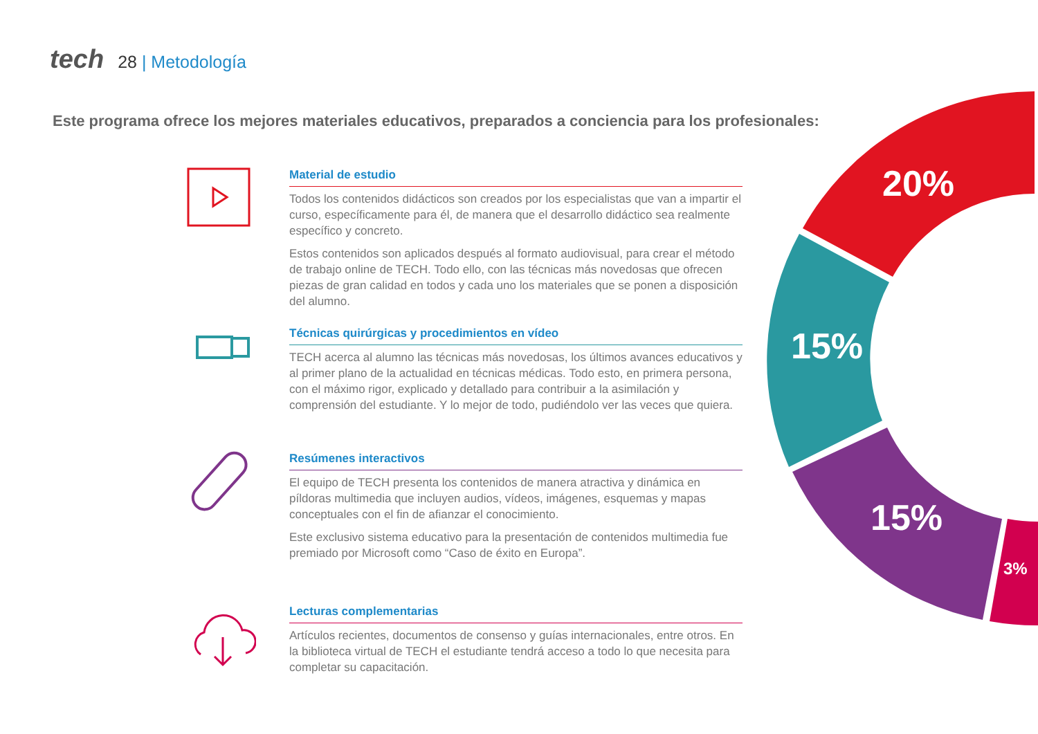tech 28 | Metodología
Este programa ofrece los mejores materiales educativos, preparados a conciencia para los profesionales:
20%
15%
15%
3%
Material de estudio
Todos los contenidos didácticos son creados por los especialistas que van a impartir el curso, específicamente para él, de manera que el desarrollo didáctico sea realmente específico y concreto.
Estos contenidos son aplicados después al formato audiovisual, para crear el método de trabajo online de TECH. Todo ello, con las técnicas más novedosas que ofrecen piezas de gran calidad en todos y cada uno los materiales que se ponen a disposición del alumno.
Técnicas quirúrgicas y procedimientos en vídeo
TECH acerca al alumno las técnicas más novedosas, los últimos avances educativos y al primer plano de la actualidad en técnicas médicas. Todo esto, en primera persona, con el máximo rigor, explicado y detallado para contribuir a la asimilación y comprensión del estudiante. Y lo mejor de todo, pudiéndolo ver las veces que quiera.
Resúmenes interactivos
El equipo de TECH presenta los contenidos de manera atractiva y dinámica en píldoras multimedia que incluyen audios, vídeos, imágenes, esquemas y mapas conceptuales con el fin de afianzar el conocimiento.
Este exclusivo sistema educativo para la presentación de contenidos multimedia fue premiado por Microsoft como “Caso de éxito en Europa”.
Lecturas complementarias
Artículos recientes, documentos de consenso y guías internacionales, entre otros. En la biblioteca virtual de TECH el estudiante tendrá acceso a todo lo que necesita para completar su capacitación.